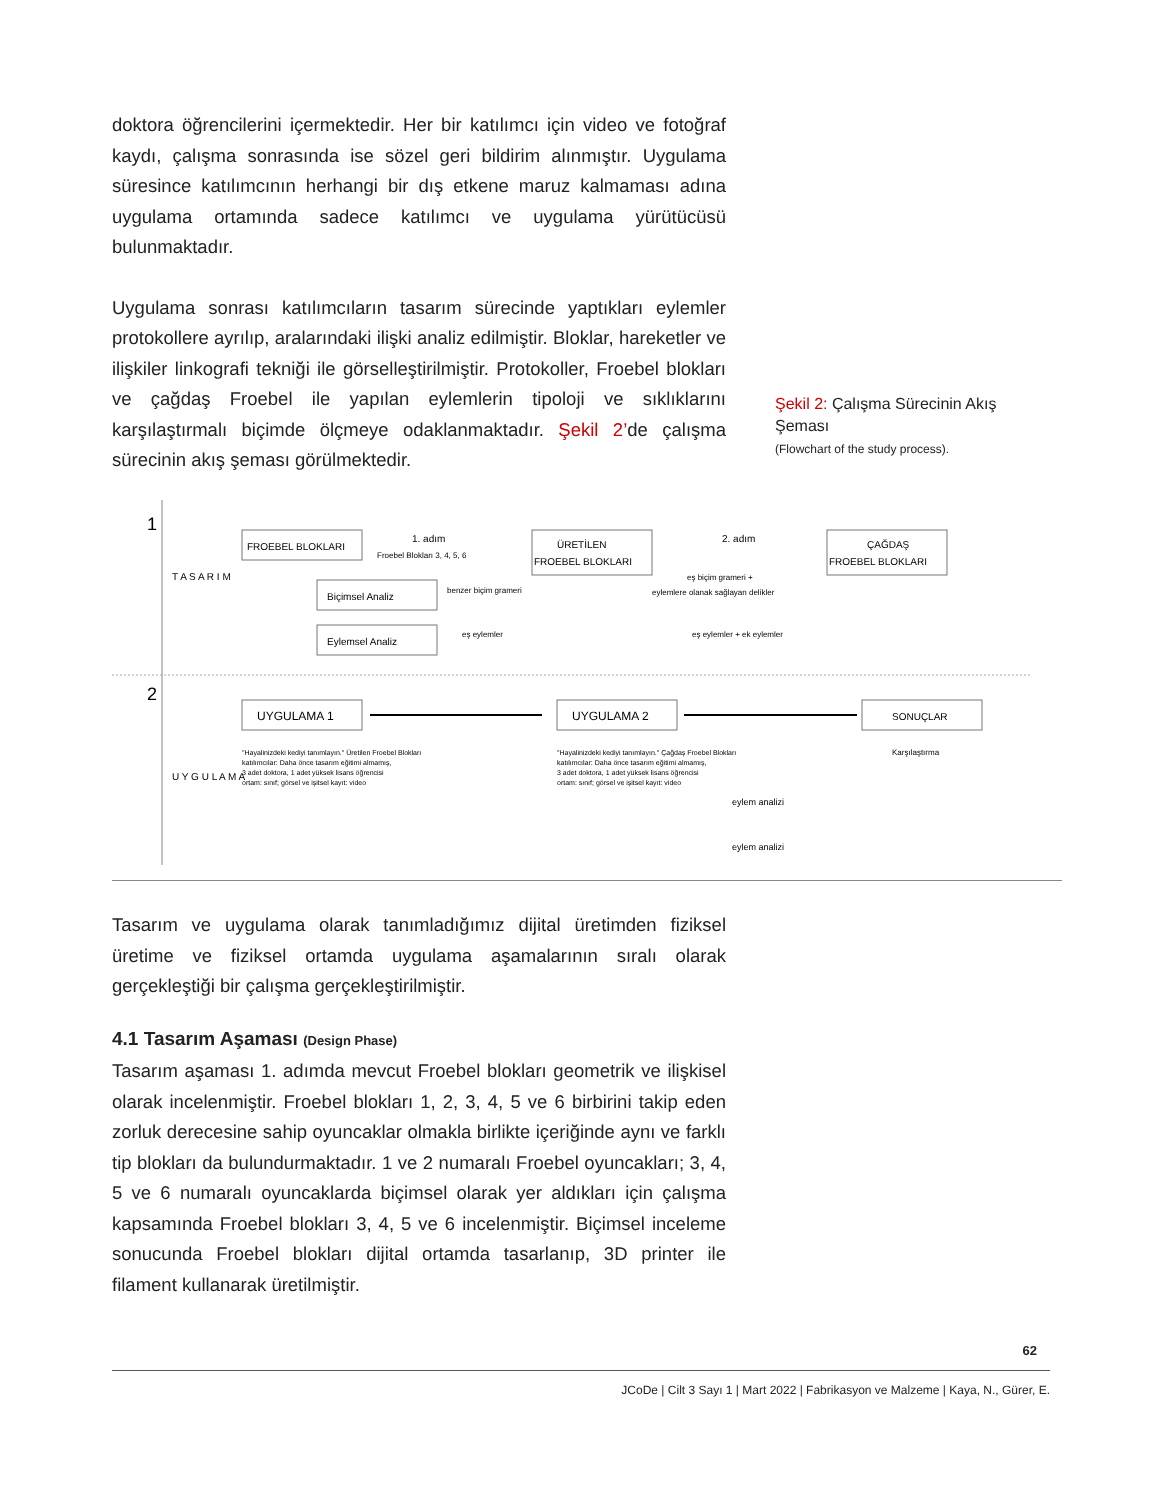doktora öğrencilerini içermektedir. Her bir katılımcı için video ve fotoğraf kaydı, çalışma sonrasında ise sözel geri bildirim alınmıştır. Uygulama süresince katılımcının herhangi bir dış etkene maruz kalmaması adına uygulama ortamında sadece katılımcı ve uygulama yürütücüsü bulunmaktadır.
Uygulama sonrası katılımcıların tasarım sürecinde yaptıkları eylemler protokollere ayrılıp, aralarındaki ilişki analiz edilmiştir. Bloklar, hareketler ve ilişkiler linkografi tekniği ile görselleştirilmiştir. Protokoller, Froebel blokları ve çağdaş Froebel ile yapılan eylemlerin tipoloji ve sıklıklarını karşılaştırmalı biçimde ölçmeye odaklanmaktadır. Şekil 2’de çalışma sürecinin akış şeması görülmektedir.
Şekil 2: Çalışma Sürecinin Akış Şeması
(Flowchart of the study process).
1
2
T A S A R I M
U Y G U L A M A
FROEBEL BLOKLARI
1. adım
Froebel Blokları 3, 4, 5, 6
ÜRETİLEN
FROEBEL BLOKLARI
2. adım
ÇAĞDAŞ
FROEBEL BLOKLARI
eş biçim grameri +
eylemlere olanak sağlayan delikler
Biçimsel Analiz
benzer biçim grameri
Eylemsel Analiz
eş eylemler
eş eylemler + ek eylemler
UYGULAMA 1
UYGULAMA 2
SONUÇLAR
"Hayalinizdeki kediyi tanımlayın." Üretilen Froebel Blokları
katılımcılar: Daha önce tasarım eğitimi almamış,
3 adet doktora, 1 adet yüksek lisans öğrencisi
ortam: sınıf; görsel ve işitsel kayıt: video
"Hayalinizdeki kediyi tanımlayın." Çağdaş Froebel Blokları
katılımcılar: Daha önce tasarım eğitimi almamış,
3 adet doktora, 1 adet yüksek lisans öğrencisi
ortam: sınıf; görsel ve işitsel kayıt: video
Karşılaştırma
eylem analizi
eylem analizi
Tasarım ve uygulama olarak tanımladığımız dijital üretimden fiziksel üretime ve fiziksel ortamda uygulama aşamalarının sıralı olarak gerçekleştiği bir çalışma gerçekleştirilmiştir.
4.1 Tasarım Aşaması (Design Phase)
Tasarım aşaması 1. adımda mevcut Froebel blokları geometrik ve ilişkisel olarak incelenmiştir. Froebel blokları 1, 2, 3, 4, 5 ve 6 birbirini takip eden zorluk derecesine sahip oyuncaklar olmakla birlikte içeriğinde aynı ve farklı tip blokları da bulundurmaktadır. 1 ve 2 numaralı Froebel oyuncakları; 3, 4, 5 ve 6 numaralı oyuncaklarda biçimsel olarak yer aldıkları için çalışma kapsamında Froebel blokları 3, 4, 5 ve 6 incelenmiştir. Biçimsel inceleme sonucunda Froebel blokları dijital ortamda tasarlanıp, 3D printer ile filament kullanarak üretilmiştir.
62
JCoDe | Cilt 3 Sayı 1 | Mart 2022 | Fabrikasyon ve Malzeme | Kaya, N., Gürer, E.